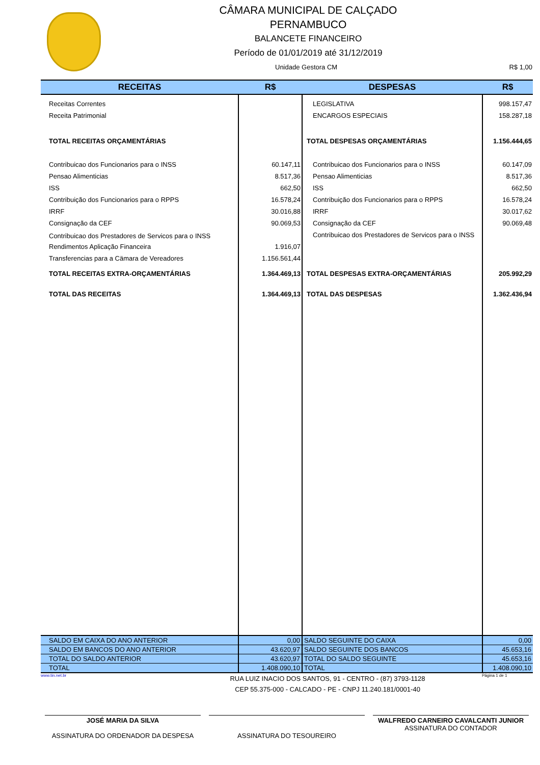CÂMARA MUNICIPAL DE CALÇADO
PERNAMBUCO
BALANCETE FINANCEIRO
Período de 01/01/2019 até 31/12/2019
Unidade Gestora CM R$ 1,00
| RECEITAS | R$ | DESPESAS | R$ |
| --- | --- | --- | --- |
| Receitas Correntes | | LEGISLATIVA | 998.157,47 |
| Receita Patrimonial | | ENCARGOS ESPECIAIS | 158.287,18 |
| TOTAL RECEITAS ORÇAMENTÁRIAS | | TOTAL DESPESAS ORÇAMENTÁRIAS | 1.156.444,65 |
| Contribuicao dos Funcionarios para o INSS | 60.147,11 | Contribuicao dos Funcionarios para o INSS | 60.147,09 |
| Pensao Alimenticias | 8.517,36 | Pensao Alimenticias | 8.517,36 |
| ISS | 662,50 | ISS | 662,50 |
| Contribuição dos Funcionarios para o RPPS | 16.578,24 | Contribuição dos Funcionarios para o RPPS | 16.578,24 |
| IRRF | 30.016,88 | IRRF | 30.017,62 |
| Consignação da CEF | 90.069,53 | Consignação da CEF | 90.069,48 |
| Contribuicao dos Prestadores de Servicos para o INSS | | Contribuicao dos Prestadores de Servicos para o INSS | |
| Rendimentos Aplicação Financeira | 1.916,07 | | |
| Transferencias para a Cämara de Vereadores | 1.156.561,44 | | |
| TOTAL RECEITAS EXTRA-ORÇAMENTÁRIAS | 1.364.469,13 | TOTAL DESPESAS EXTRA-ORÇAMENTÁRIAS | 205.992,29 |
| TOTAL DAS RECEITAS | 1.364.469,13 | TOTAL DAS DESPESAS | 1.362.436,94 |
| SALDO EM CAIXA DO ANO ANTERIOR | 0,00 | SALDO SEGUINTE DO CAIXA | 0,00 |
| SALDO EM BANCOS DO ANO ANTERIOR | 43.620,97 | SALDO SEGUINTE DOS BANCOS | 45.653,16 |
| TOTAL DO SALDO ANTERIOR | 43.620,97 | TOTAL DO SALDO SEGUINTE | 45.653,16 |
| TOTAL | 1.408.090,10 | TOTAL | 1.408.090,10 |
www.tin.net.br RUA LUIZ INACIO DOS SANTOS, 91 - CENTRO - (87) 3793-1128
CEP 55.375-000 - CALCADO - PE - CNPJ 11.240.181/0001-40 Página 1 de 1
JOSÉ MARIA DA SILVA
ASSINATURA DO ORDENADOR DA DESPESA
ASSINATURA DO TESOUREIRO WALFREDO CARNEIRO CAVALCANTI JUNIOR
ASSINATURA DO CONTADOR